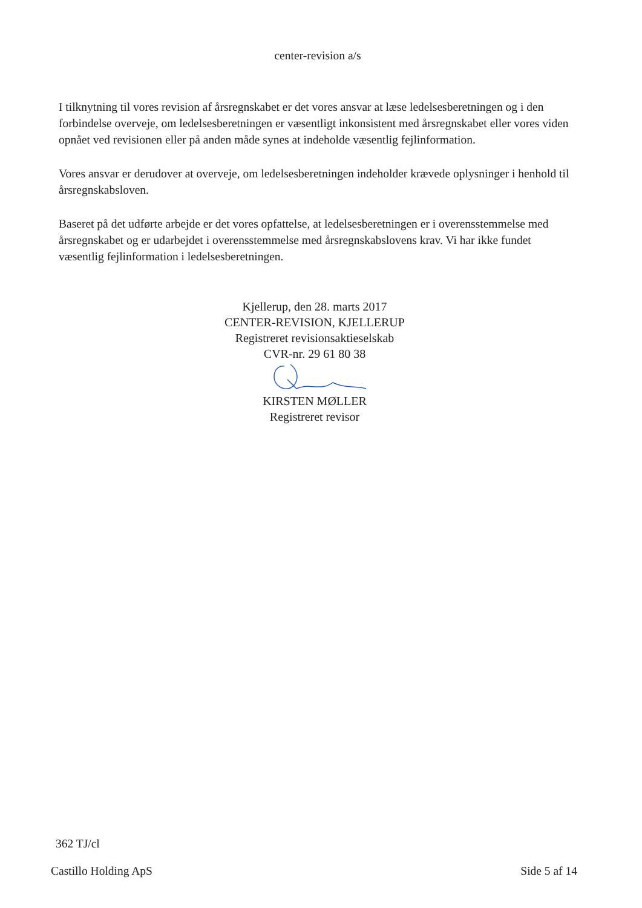center-revision a/s
I tilknytning til vores revision af årsregnskabet er det vores ansvar at læse ledelsesberetningen og i den forbindelse overveje, om ledelsesberetningen er væsentligt inkonsistent med årsregnskabet eller vores viden opnået ved revisionen eller på anden måde synes at indeholde væsentlig fejlinformation.
Vores ansvar er derudover at overveje, om ledelsesberetningen indeholder krævede oplysninger i henhold til årsregnskabsloven.
Baseret på det udførte arbejde er det vores opfattelse, at ledelsesberetningen er i overensstemmelse med årsregnskabet og er udarbejdet i overensstemmelse med årsregnskabslovens krav. Vi har ikke fundet væsentlig fejlinformation i ledelsesberetningen.
Kjellerup, den 28. marts 2017
CENTER-REVISION, KJELLERUP
Registreret revisionsaktieselskab
CVR-nr. 29 61 80 38
KIRSTEN MØLLER
Registreret revisor
362 TJ/cl
Castillo Holding ApS Side 5 af 14